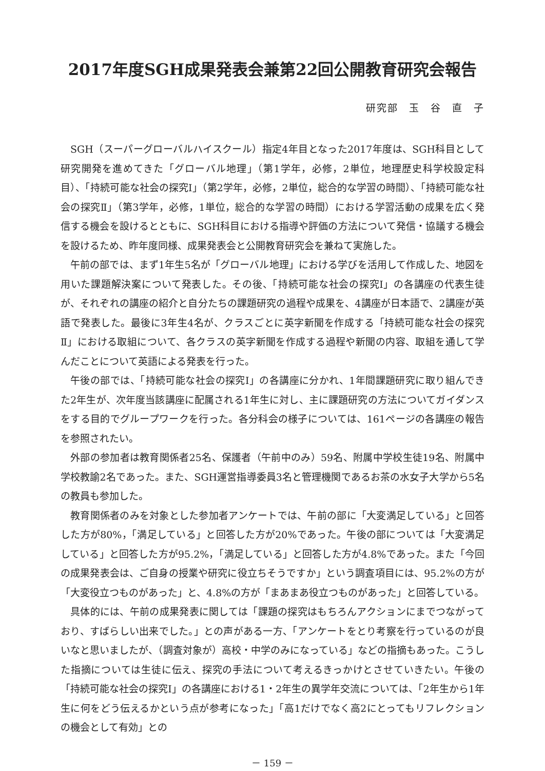2017年度SGH成果発表会兼第22回公開教育研究会報告
研究部　玉　谷　直　子
SGH（スーパーグローバルハイスクール）指定4年目となった2017年度は、SGH科目として研究開発を進めてきた「グローバル地理」（第1学年，必修，2単位，地理歴史科学校設定科目）、「持続可能な社会の探究Ⅰ」（第2学年，必修，2単位，総合的な学習の時間）、「持続可能な社会の探究Ⅱ」（第3学年，必修，1単位，総合的な学習の時間）における学習活動の成果を広く発信する機会を設けるとともに、SGH科目における指導や評価の方法について発信・協議する機会を設けるため、昨年度同様、成果発表会と公開教育研究会を兼ねて実施した。
午前の部では、まず1年生5名が「グローバル地理」における学びを活用して作成した、地図を用いた課題解決案について発表した。その後、「持続可能な社会の探究Ⅰ」の各講座の代表生徒が、それぞれの講座の紹介と自分たちの課題研究の過程や成果を、4講座が日本語で、2講座が英語で発表した。最後に3年生4名が、クラスごとに英字新聞を作成する「持続可能な社会の探究Ⅱ」における取組について、各クラスの英字新聞を作成する過程や新聞の内容、取組を通して学んだことについて英語による発表を行った。
午後の部では、「持続可能な社会の探究Ⅰ」の各講座に分かれ、1年間課題研究に取り組んできた2年生が、次年度当該講座に配属される1年生に対し、主に課題研究の方法についてガイダンスをする目的でグループワークを行った。各分科会の様子については、161ページの各講座の報告を参照されたい。
外部の参加者は教育関係者25名、保護者（午前中のみ）59名、附属中学校生徒19名、附属中学校教諭2名であった。また、SGH運営指導委員3名と管理機関であるお茶の水女子大学から5名の教員も参加した。
教育関係者のみを対象とした参加者アンケートでは、午前の部に「大変満足している」と回答した方が80%，「満足している」と回答した方が20%であった。午後の部については「大変満足している」と回答した方が95.2%，「満足している」と回答した方が4.8%であった。また「今回の成果発表会は、ご自身の授業や研究に役立ちそうですか」という調査項目には、95.2%の方が「大変役立つものがあった」と、4.8%の方が「まあまあ役立つものがあった」と回答している。
具体的には、午前の成果発表に関しては「課題の探究はもちろんアクションにまでつながっており、すばらしい出来でした。」との声がある一方、「アンケートをとり考察を行っているのが良いなと思いましたが、（調査対象が）高校・中学のみになっている」などの指摘もあった。こうした指摘については生徒に伝え、探究の手法について考えるきっかけとさせていきたい。午後の「持続可能な社会の探究Ⅰ」の各講座における1・2年生の異学年交流については、「2年生から1年生に何をどう伝えるかという点が参考になった」「高1だけでなく高2にとってもリフレクションの機会として有効」との
－ 159 －